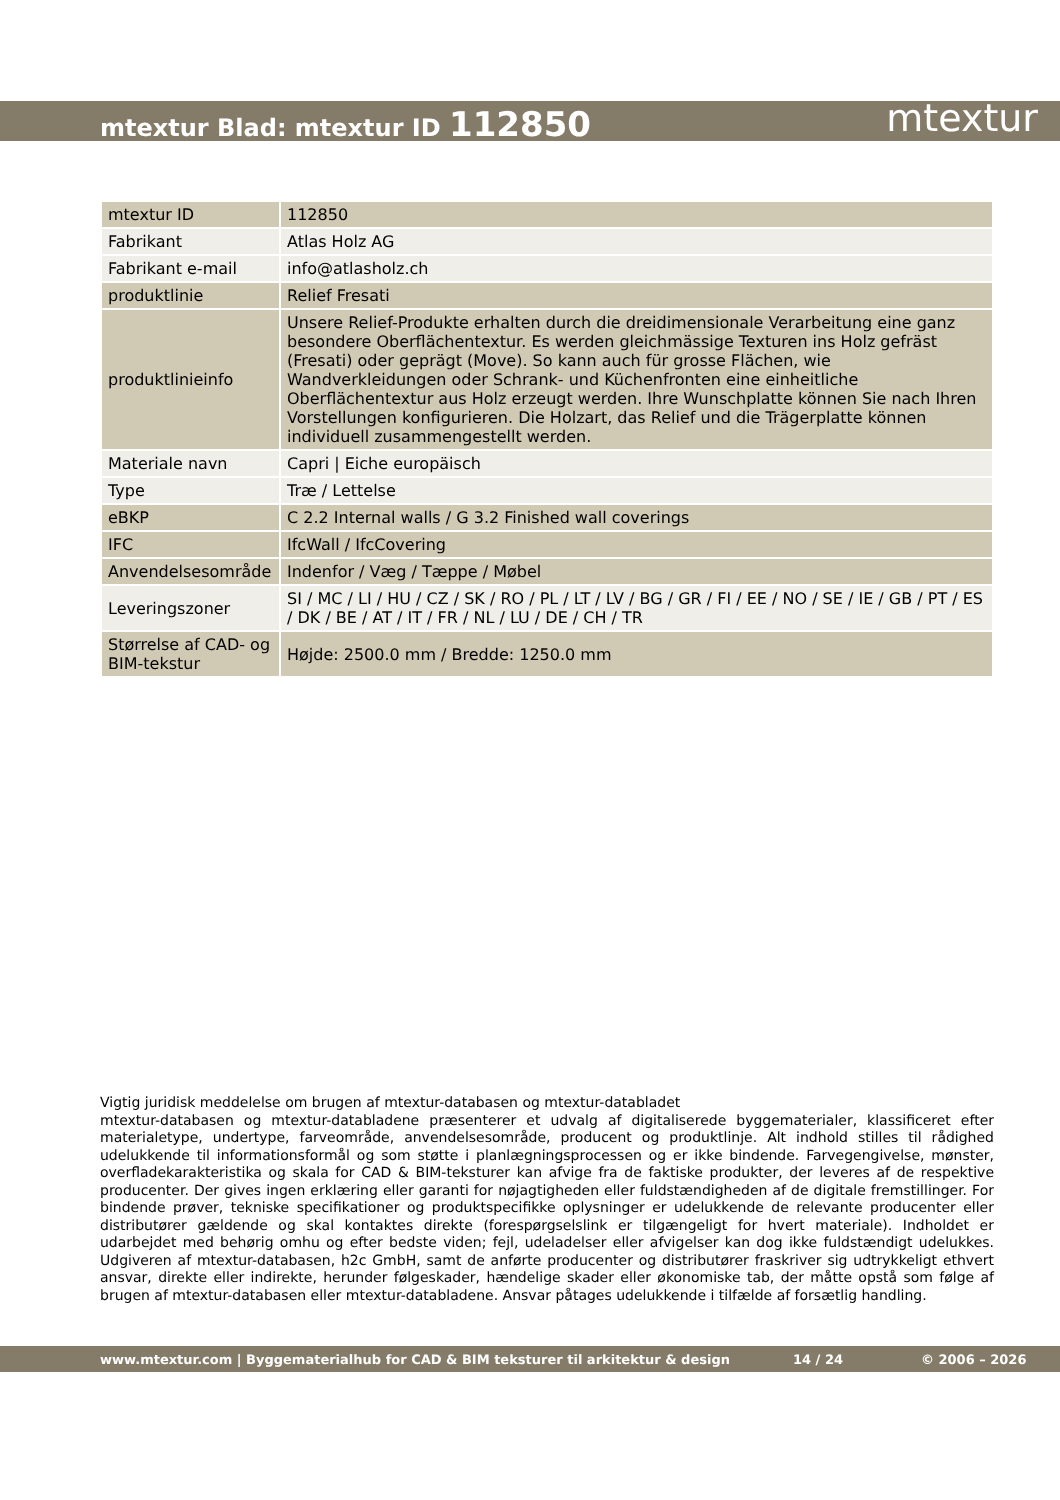mtextur Blad: mtextur ID 112850 mtextur
| mtextur ID | 112850 |
| Fabrikant | Atlas Holz AG |
| Fabrikant e-mail | info@atlasholz.ch |
| produktlinie | Relief Fresati |
| produktlinieinfo | Unsere Relief-Produkte erhalten durch die dreidimensionale Verarbeitung eine ganz besondere Oberflächentextur. Es werden gleichmässige Texturen ins Holz gefräst (Fresati) oder geprägt (Move). So kann auch für grosse Flächen, wie Wandverkleidungen oder Schrank- und Küchenfronten eine einheitliche Oberflächentextur aus Holz erzeugt werden. Ihre Wunschplatte können Sie nach Ihren Vorstellungen konfigurieren. Die Holzart, das Relief und die Trägerplatte können individuell zusammengestellt werden. |
| Materiale navn | Capri / Eiche europäisch |
| Type | Træ / Lettelse |
| eBKP | C 2.2 Internal walls / G 3.2 Finished wall coverings |
| IFC | IfcWall / IfcCovering |
| Anvendelsesområde | Indenfor / Væg / Tæppe / Møbel |
| Leveringszoner | SI / MC / LI / HU / CZ / SK / RO / PL / LT / LV / BG / GR / FI / EE / NO / SE / IE / GB / PT / ES / DK / BE / AT / IT / FR / NL / LU / DE / CH / TR |
| Størrelse af CAD- og BIM-tekstur | Højde: 2500.0 mm / Bredde: 1250.0 mm |
Vigtig juridisk meddelelse om brugen af mtextur-databasen og mtextur-databladet
mtextur-databasen og mtextur-databladene præsenterer et udvalg af digitaliserede byggematerialer, klassificeret efter materialetype, undertype, farveområde, anvendelsesområde, producent og produktlinje. Alt indhold stilles til rådighed udelukkende til informationsformål og som støtte i planlægningsprocessen og er ikke bindende. Farvegengivelse, mønster, overfladekarakteristika og skala for CAD & BIM-teksturer kan afvige fra de faktiske produkter, der leveres af de respektive producenter. Der gives ingen erklæring eller garanti for nøjagtigheden eller fuldstændigheden af de digitale fremstillinger. For bindende prøver, tekniske specifikationer og produktspecifikke oplysninger er udelukkende de relevante producenter eller distributører gældende og skal kontaktes direkte (forespørgselslink er tilgængeligt for hvert materiale). Indholdet er udarbejdet med behørig omhu og efter bedste viden; fejl, udeladelser eller afvigelser kan dog ikke fuldstændigt udelukkes. Udgiveren af mtextur-databasen, h2c GmbH, samt de anførte producenter og distributører fraskriver sig udtrykkeligt ethvert ansvar, direkte eller indirekte, herunder følgeskader, hændelige skader eller økonomiske tab, der måtte opstå som følge af brugen af mtextur-databasen eller mtextur-databladene. Ansvar påtages udelukkende i tilfælde af forsætlig handling.
www.mtextur.com | Byggematerialhub for CAD & BIM teksturer til arkitektur & design 14 / 24 © 2006 – 2026